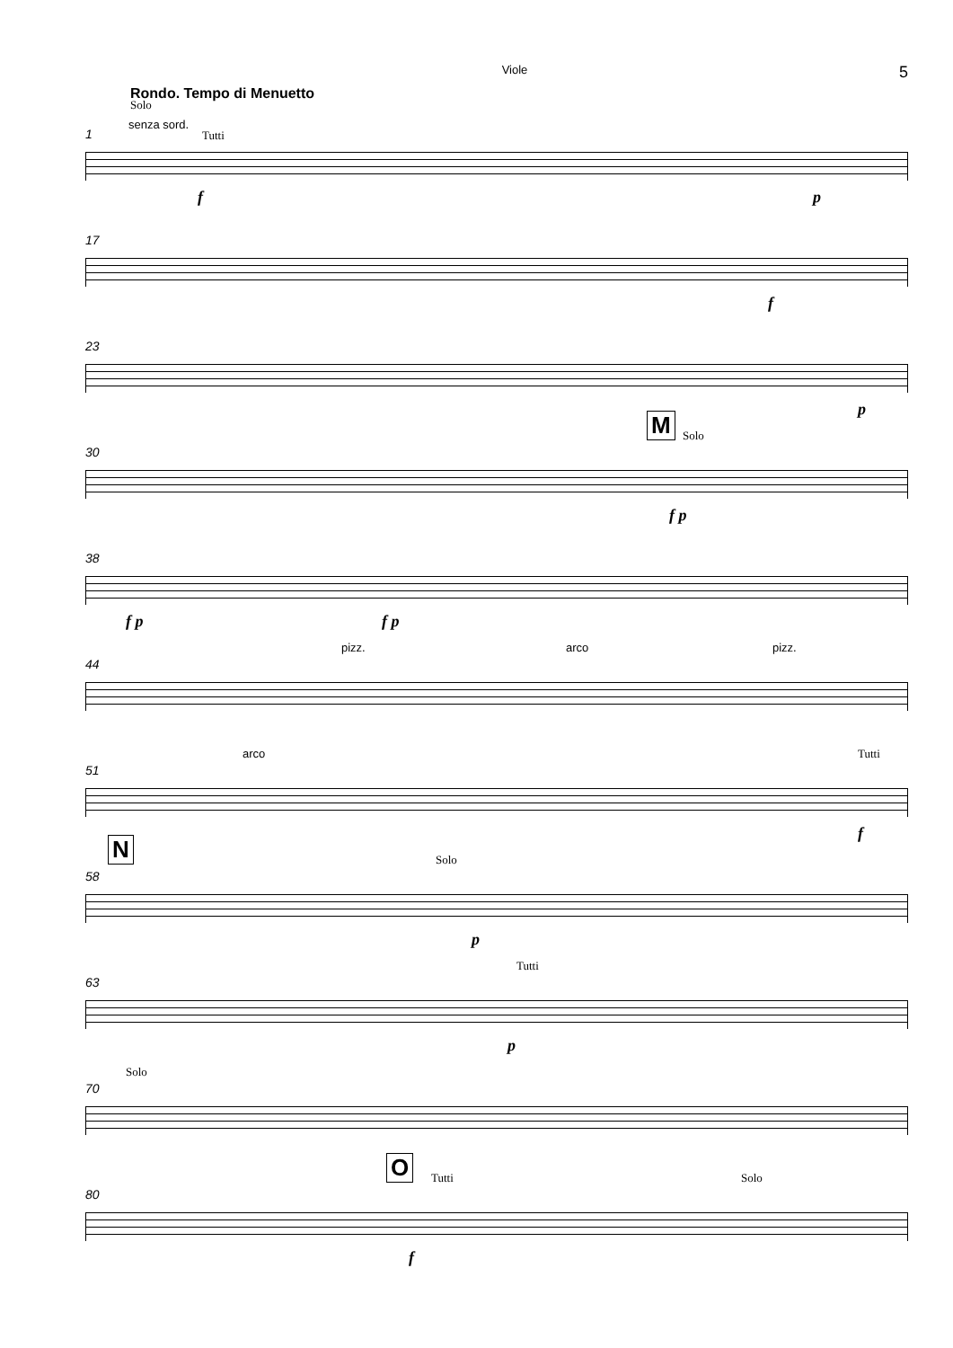Viole 5
Rondo. Tempo di Menuetto
Solo
senza sord.
1 Tutti
f p
17
f
23
p
30
M Solo
f p
38
f p f p
44
pizz. arco pizz.
51
arco Tutti
f
N
58
Solo
p
63
Tutti
p
70
Solo
80
O Tutti Solo
f